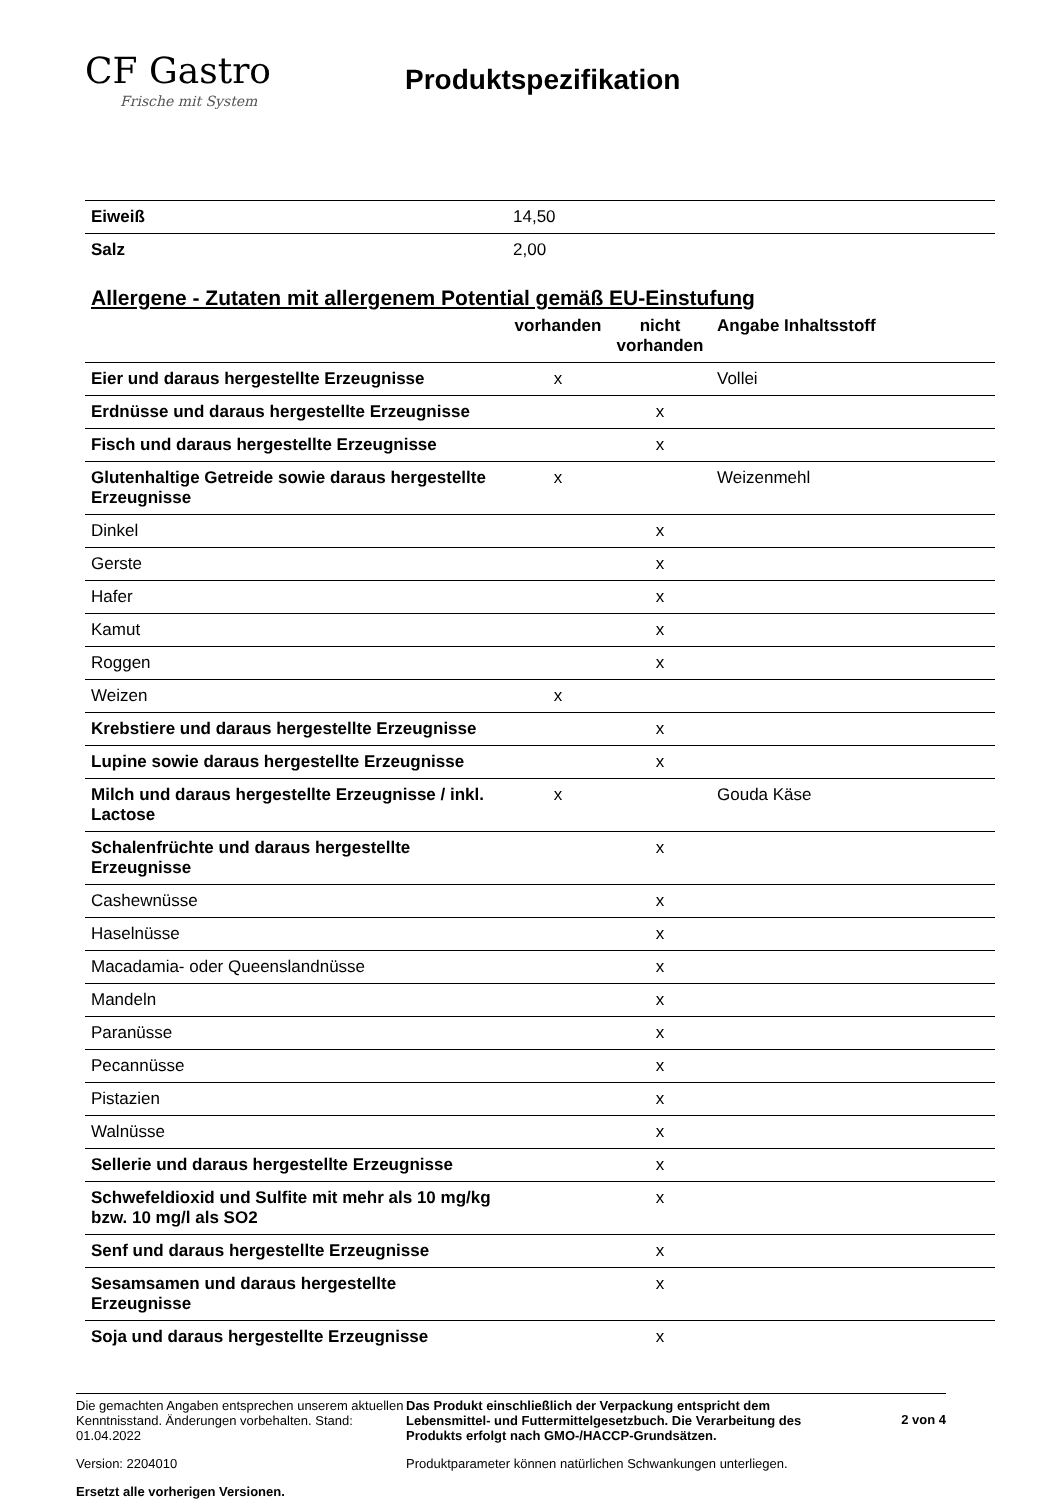CF Gastro
Frische mit System
Produktspezifikation
| Eiweiß | 14,50 |
| Salz | 2,00 |
Allergene - Zutaten mit allergenem Potential gemäß EU-Einstufung
| | vorhanden | nicht vorhanden | Angabe Inhaltsstoff |
| --- | --- | --- | --- |
| Eier und daraus hergestellte Erzeugnisse | x | | Vollei |
| Erdnüsse und daraus hergestellte Erzeugnisse | | x | |
| Fisch und daraus hergestellte Erzeugnisse | | x | |
| Glutenhaltige Getreide sowie daraus hergestellte Erzeugnisse | x | | Weizenmehl |
| Dinkel | | x | |
| Gerste | | x | |
| Hafer | | x | |
| Kamut | | x | |
| Roggen | | x | |
| Weizen | x | | |
| Krebstiere und daraus hergestellte Erzeugnisse | | x | |
| Lupine sowie daraus hergestellte Erzeugnisse | | x | |
| Milch und daraus hergestellte Erzeugnisse / inkl. Lactose | x | | Gouda Käse |
| Schalenfrüchte und daraus hergestellte Erzeugnisse | | x | |
| Cashewnüsse | | x | |
| Haselnüsse | | x | |
| Macadamia- oder Queenslandnüsse | | x | |
| Mandeln | | x | |
| Paranüsse | | x | |
| Pecannüsse | | x | |
| Pistazien | | x | |
| Walnüsse | | x | |
| Sellerie und daraus hergestellte Erzeugnisse | | x | |
| Schwefeldioxid und Sulfite mit mehr als 10 mg/kg bzw. 10 mg/l als SO2 | | x | |
| Senf und daraus hergestellte Erzeugnisse | | x | |
| Sesamsamen und daraus hergestellte Erzeugnisse | | x | |
| Soja und daraus hergestellte Erzeugnisse | | x | |
Die gemachten Angaben entsprechen unserem aktuellen Kenntnisstand. Änderungen vorbehalten. Stand: 01.04.2022
Version: 2204010
Ersetzt alle vorherigen Versionen.
Das Produkt einschließlich der Verpackung entspricht dem Lebensmittel- und Futtermittelgesetzbuch. Die Verarbeitung des Produkts erfolgt nach GMO-/HACCP-Grundsätzen.
Produktparameter können natürlichen Schwankungen unterliegen.
2 von 4